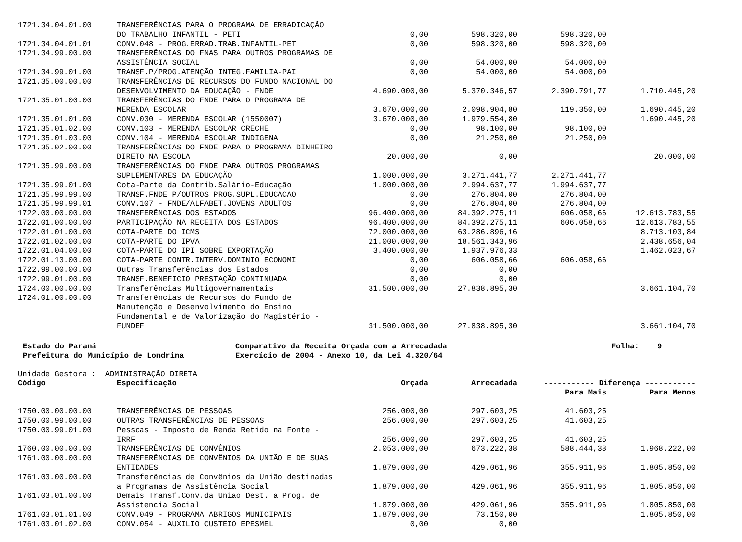| 1721.34.04.01.00 | TRANSFERÊNCIAS PARA O PROGRAMA DE ERRADICAÇÃO | | | | |
| | DO TRABALHO INFANTIL - PETI | 0,00 | 598.320,00 | 598.320,00 | |
| 1721.34.04.01.01 | CONV.048 - PROG.ERRAD.TRAB.INFANTIL-PET | 0,00 | 598.320,00 | 598.320,00 | |
| 1721.34.99.00.00 | TRANSFERÊNCIAS DO FNAS PARA OUTROS PROGRAMAS DE | | | | |
| | ASSISTÊNCIA SOCIAL | 0,00 | 54.000,00 | 54.000,00 | |
| 1721.34.99.01.00 | TRANSF.P/PROG.ATENÇÃO INTEG.FAMILIA-PAI | 0,00 | 54.000,00 | 54.000,00 | |
| 1721.35.00.00.00 | TRANSFERÊNCIAS DE RECURSOS DO FUNDO NACIONAL DO | | | | |
| | DESENVOLVIMENTO DA EDUCAÇÃO - FNDE | 4.690.000,00 | 5.370.346,57 | 2.390.791,77 | 1.710.445,20 |
| 1721.35.01.00.00 | TRANSFERÊNCIAS DO FNDE PARA O PROGRAMA DE | | | | |
| | MERENDA ESCOLAR | 3.670.000,00 | 2.098.904,80 | 119.350,00 | 1.690.445,20 |
| 1721.35.01.01.00 | CONV.030 - MERENDA ESCOLAR (1550007) | 3.670.000,00 | 1.979.554,80 | | 1.690.445,20 |
| 1721.35.01.02.00 | CONV.103 - MERENDA ESCOLAR CRECHE | 0,00 | 98.100,00 | 98.100,00 | |
| 1721.35.01.03.00 | CONV.104 - MERENDA ESCOLAR INDIGENA | 0,00 | 21.250,00 | 21.250,00 | |
| 1721.35.02.00.00 | TRANSFERÊNCIAS DO FNDE PARA O PROGRAMA DINHEIRO | | | | |
| | DIRETO NA ESCOLA | 20.000,00 | 0,00 | | 20.000,00 |
| 1721.35.99.00.00 | TRANSFERÊNCIAS DO FNDE PARA OUTROS PROGRAMAS | | | | |
| | SUPLEMENTARES DA EDUCAÇÃO | 1.000.000,00 | 3.271.441,77 | 2.271.441,77 | |
| 1721.35.99.01.00 | Cota-Parte da Contrib.Salário-Educação | 1.000.000,00 | 2.994.637,77 | 1.994.637,77 | |
| 1721.35.99.99.00 | TRANSF.FNDE P/OUTROS PROG.SUPL.EDUCACAO | 0,00 | 276.804,00 | 276.804,00 | |
| 1721.35.99.99.01 | CONV.107 - FNDE/ALFABET.JOVENS ADULTOS | 0,00 | 276.804,00 | 276.804,00 | |
| 1722.00.00.00.00 | TRANSFERÊNCIAS DOS ESTADOS | 96.400.000,00 | 84.392.275,11 | 606.058,66 | 12.613.783,55 |
| 1722.01.00.00.00 | PARTICIPAÇÃO NA RECEITA DOS ESTADOS | 96.400.000,00 | 84.392.275,11 | 606.058,66 | 12.613.783,55 |
| 1722.01.01.00.00 | COTA-PARTE DO ICMS | 72.000.000,00 | 63.286.896,16 | | 8.713.103,84 |
| 1722.01.02.00.00 | COTA-PARTE DO IPVA | 21.000.000,00 | 18.561.343,96 | | 2.438.656,04 |
| 1722.01.04.00.00 | COTA-PARTE DO IPI SOBRE EXPORTAÇÃO | 3.400.000,00 | 1.937.976,33 | | 1.462.023,67 |
| 1722.01.13.00.00 | COTA-PARTE CONTR.INTERV.DOMINIO ECONOMI | 0,00 | 606.058,66 | 606.058,66 | |
| 1722.99.00.00.00 | Outras Transferências dos Estados | 0,00 | 0,00 | | |
| 1722.99.01.00.00 | TRANSF.BENEFICIO PRESTAÇÃO CONTINUADA | 0,00 | 0,00 | | |
| 1724.00.00.00.00 | Transferências Multigovernamentais | 31.500.000,00 | 27.838.895,30 | | 3.661.104,70 |
| 1724.01.00.00.00 | Transferências de Recursos do Fundo de | | | | |
| | Manutenção e Desenvolvimento do Ensino | | | | |
| | Fundamental e de Valorização do Magistério - | | | | |
| | FUNDEF | 31.500.000,00 | 27.838.895,30 | | 3.661.104,70 |
Estado do Paraná
Prefeitura do Município de Londrina
Comparativo da Receita Orçada com a Arrecadada
Exercício de 2004 - Anexo 10, da Lei 4.320/64
Folha: 9
Unidade Gestora : ADMINISTRAÇÃO DIRETA
| Código | Especificação | Orçada | Arrecadada | ----------- Diferença ----------- | |
| --- | --- | --- | --- | --- | --- |
| | | | | Para Mais | Para Menos |
| 1750.00.00.00.00 | TRANSFERÊNCIAS DE PESSOAS | 256.000,00 | 297.603,25 | 41.603,25 | |
| 1750.00.99.00.00 | OUTRAS TRANSFERÊNCIAS DE PESSOAS | 256.000,00 | 297.603,25 | 41.603,25 | |
| 1750.00.99.01.00 | Pessoas - Imposto de Renda Retido na Fonte - | | | | |
| | IRRF | 256.000,00 | 297.603,25 | 41.603,25 | |
| 1760.00.00.00.00 | TRANSFERÊNCIAS DE CONVÊNIOS | 2.053.000,00 | 673.222,38 | 588.444,38 | 1.968.222,00 |
| 1761.00.00.00.00 | TRANSFERÊNCIAS DE CONVÊNIOS DA UNIÃO E DE SUAS | | | | |
| | ENTIDADES | 1.879.000,00 | 429.061,96 | 355.911,96 | 1.805.850,00 |
| 1761.03.00.00.00 | Transferências de Convênios da União destinadas | | | | |
| | a Programas de Assistência Social | 1.879.000,00 | 429.061,96 | 355.911,96 | 1.805.850,00 |
| 1761.03.01.00.00 | Demais Transf.Conv.da Uniao Dest. a Prog. de | | | | |
| | Assistencia Social | 1.879.000,00 | 429.061,96 | 355.911,96 | 1.805.850,00 |
| 1761.03.01.01.00 | CONV.049 - PROGRAMA ABRIGOS MUNICIPAIS | 1.879.000,00 | 73.150,00 | | 1.805.850,00 |
| 1761.03.01.02.00 | CONV.054 - AUXILIO CUSTEIO EPESMEL | 0,00 | 0,00 | | |